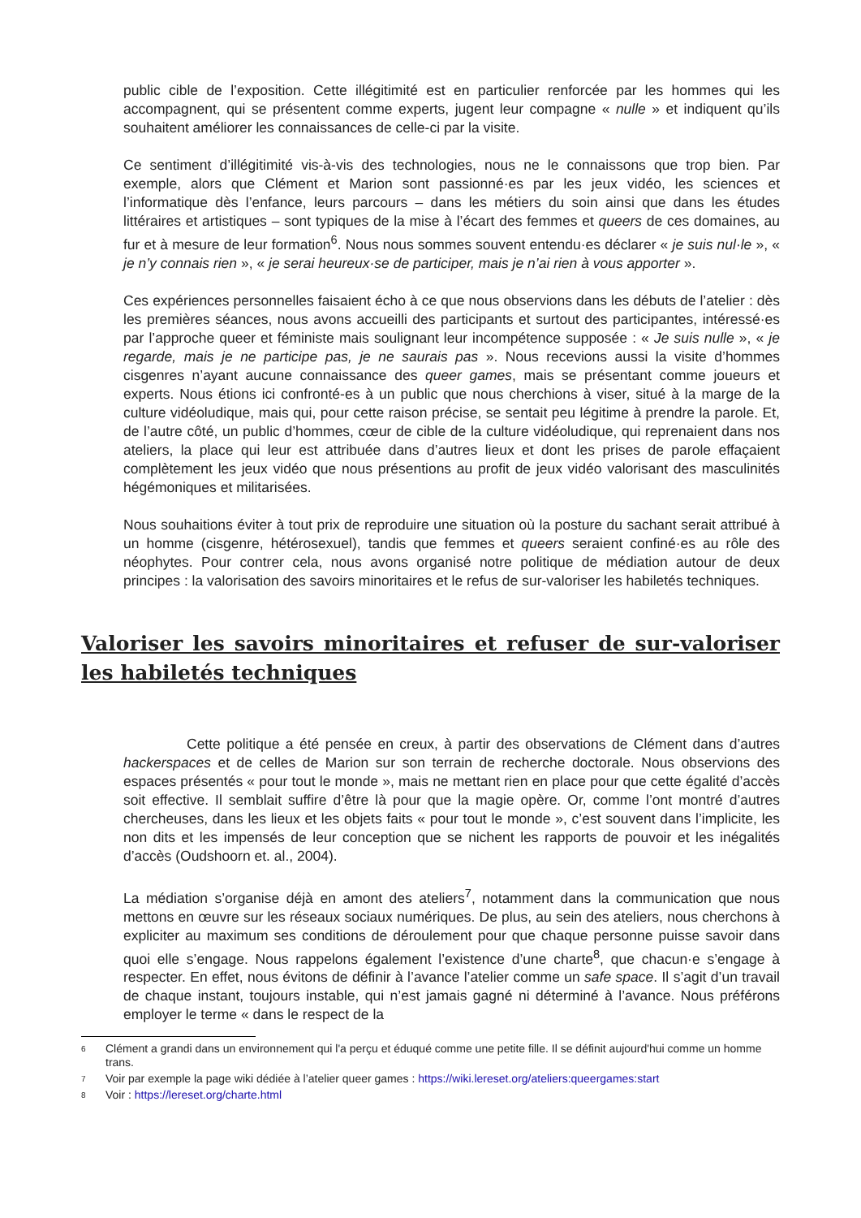public cible de l’exposition. Cette illégitimité est en particulier renforcée par les hommes qui les accompagnent, qui se présentent comme experts, jugent leur compagne « nulle » et indiquent qu’ils souhaitent améliorer les connaissances de celle-ci par la visite.
Ce sentiment d’illégitimité vis-à-vis des technologies, nous ne le connaissons que trop bien. Par exemple, alors que Clément et Marion sont passionné·es par les jeux vidéo, les sciences et l’informatique dès l’enfance, leurs parcours – dans les métiers du soin ainsi que dans les études littéraires et artistiques – sont typiques de la mise à l’écart des femmes et queers de ces domaines, au fur et à mesure de leur formation<sup>6</sup>. Nous nous sommes souvent entendu·es déclarer « je suis nul·le », « je n’y connais rien », « je serai heureux·se de participer, mais je n’ai rien à vous apporter ».
Ces expériences personnelles faisaient écho à ce que nous observions dans les débuts de l’atelier : dès les premières séances, nous avons accueilli des participants et surtout des participantes, intéressé·es par l’approche queer et féministe mais soulignant leur incompétence supposée : « Je suis nulle », « je regarde, mais je ne participe pas, je ne saurais pas ». Nous recevions aussi la visite d’hommes cisgenres n’ayant aucune connaissance des queer games, mais se présentant comme joueurs et experts. Nous étions ici confronté-es à un public que nous cherchions à viser, situé à la marge de la culture vidéoludique, mais qui, pour cette raison précise, se sentait peu légitime à prendre la parole. Et, de l’autre côté, un public d’hommes, cœur de cible de la culture vidéoludique, qui reprenaient dans nos ateliers, la place qui leur est attribuée dans d’autres lieux et dont les prises de parole effaçaient complètement les jeux vidéo que nous présentions au profit de jeux vidéo valorisant des masculinités hégémoniques et militarisées.
Nous souhaitions éviter à tout prix de reproduire une situation où la posture du sachant serait attribué à un homme (cisgenre, hétérosexuel), tandis que femmes et queers seraient confiné·es au rôle des néophytes. Pour contrer cela, nous avons organisé notre politique de médiation autour de deux principes : la valorisation des savoirs minoritaires et le refus de sur-valoriser les habiletés techniques.
Valoriser les savoirs minoritaires et refuser de sur-valoriser les habiletés techniques
Cette politique a été pensée en creux, à partir des observations de Clément dans d’autres hackerspaces et de celles de Marion sur son terrain de recherche doctorale. Nous observions des espaces présentés « pour tout le monde », mais ne mettant rien en place pour que cette égalité d’accès soit effective. Il semblait suffire d’être là pour que la magie opère. Or, comme l’ont montré d’autres chercheuses, dans les lieux et les objets faits « pour tout le monde », c’est souvent dans l’implicite, les non dits et les impensés de leur conception que se nichent les rapports de pouvoir et les inégalités d’accès (Oudshoorn et. al., 2004).
La médiation s’organise déjà en amont des ateliers<sup>7</sup>, notamment dans la communication que nous mettons en œuvre sur les réseaux sociaux numériques. De plus, au sein des ateliers, nous cherchons à expliciter au maximum ses conditions de déroulement pour que chaque personne puisse savoir dans quoi elle s’engage. Nous rappelons également l’existence d’une charte<sup>8</sup>, que chacun·e s’engage à respecter. En effet, nous évitons de définir à l’avance l’atelier comme un safe space. Il s’agit d’un travail de chaque instant, toujours instable, qui n’est jamais gagné ni déterminé à l’avance. Nous préférons employer le terme « dans le respect de la
6 Clément a grandi dans un environnement qui l'a perçu et éduqué comme une petite fille. Il se définit aujourd'hui comme un homme trans.
7 Voir par exemple la page wiki dédiée à l’atelier queer games : https://wiki.lereset.org/ateliers:queergames:start
8 Voir : https://lereset.org/charte.html